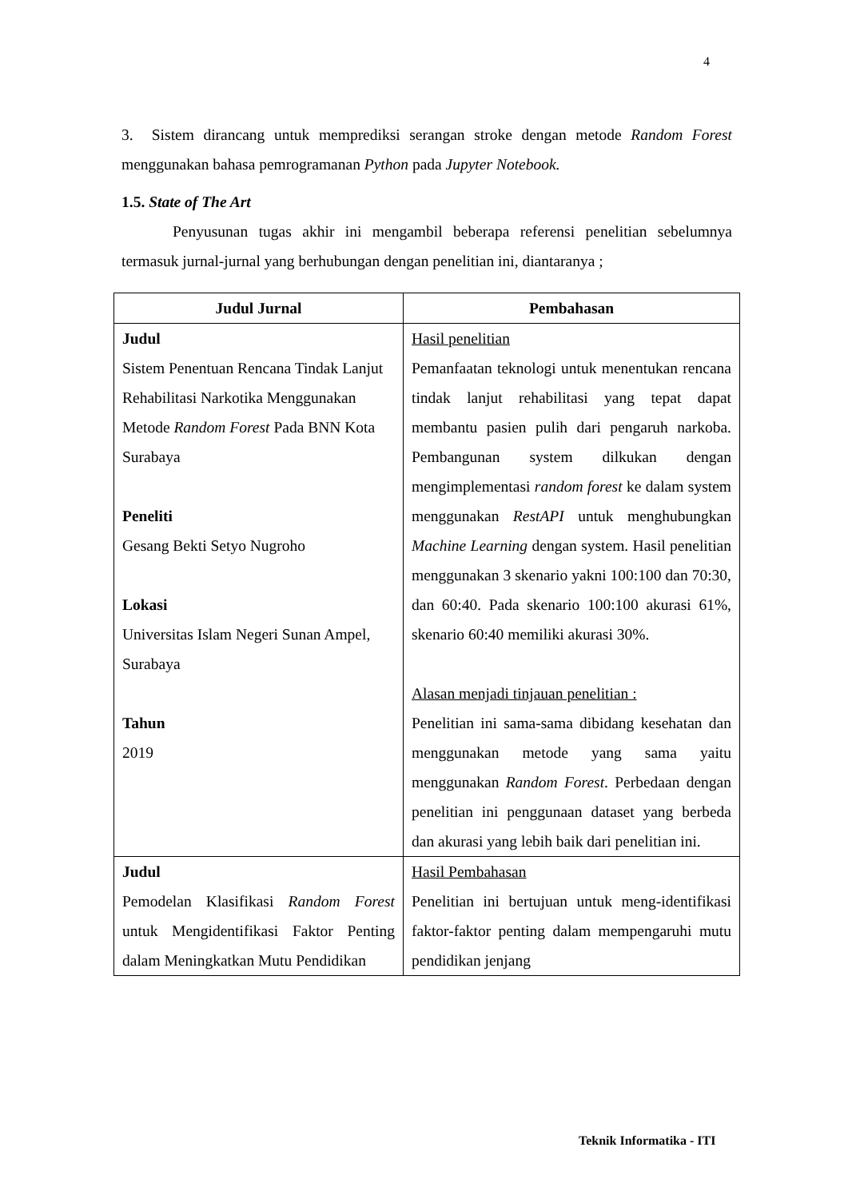4
3. Sistem dirancang untuk memprediksi serangan stroke dengan metode Random Forest menggunakan bahasa pemrogramanan Python pada Jupyter Notebook.
1.5. State of The Art
Penyusunan tugas akhir ini mengambil beberapa referensi penelitian sebelumnya termasuk jurnal-jurnal yang berhubungan dengan penelitian ini, diantaranya ;
| Judul Jurnal | Pembahasan |
| --- | --- |
| Judul Sistem Penentuan Rencana Tindak Lanjut Rehabilitasi Narkotika Menggunakan Metode Random Forest Pada BNN Kota Surabaya Peneliti Gesang Bekti Setyo Nugroho Lokasi Universitas Islam Negeri Sunan Ampel, Surabaya Tahun 2019 | Hasil penelitian Pemanfaatan teknologi untuk menentukan rencana tindak lanjut rehabilitasi yang tepat dapat membantu pasien pulih dari pengaruh narkoba. Pembangunan system dilkukan dengan mengimplementasi random forest ke dalam system menggunakan RestAPI untuk menghubungkan Machine Learning dengan system. Hasil penelitian menggunakan 3 skenario yakni 100:100 dan 70:30, dan 60:40. Pada skenario 100:100 akurasi 61%, skenario 60:40 memiliki akurasi 30%. Alasan menjadi tinjauan penelitian : Penelitian ini sama-sama dibidang kesehatan dan menggunakan metode yang sama yaitu menggunakan Random Forest . Perbedaan dengan penelitian ini penggunaan dataset yang berbeda dan akurasi yang lebih baik dari penelitian ini. |
| Judul Pemodelan Klasifikasi Random Forest untuk Mengidentifikasi Faktor Penting dalam Meningkatkan Mutu Pendidikan | Hasil Pembahasan Penelitian ini bertujuan untuk meng-identifikasi faktor-faktor penting dalam mempengaruhi mutu pendidikan jenjang |
Teknik Informatika - ITI